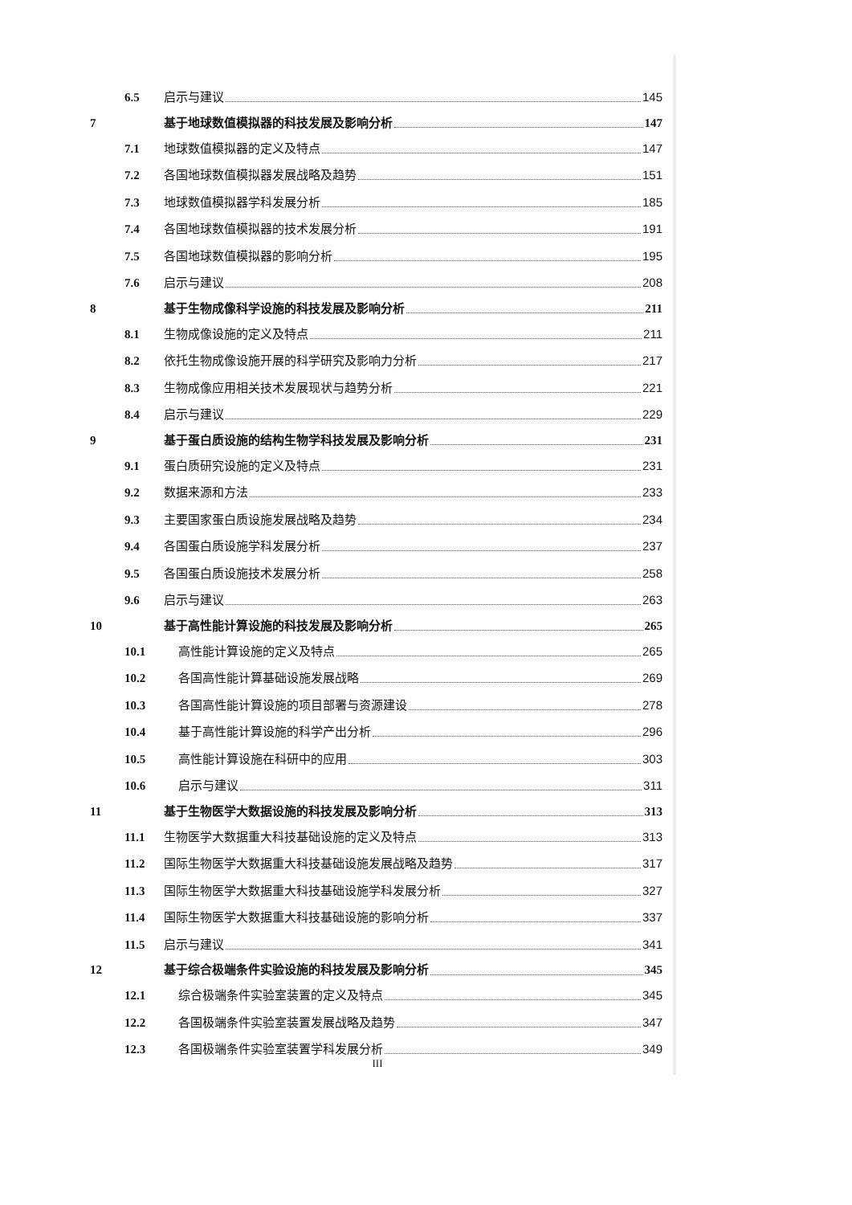6.5 启示与建议 145
7 基于地球数值模拟器的科技发展及影响分析 147
7.1 地球数值模拟器的定义及特点 147
7.2 各国地球数值模拟器发展战略及趋势 151
7.3 地球数值模拟器学科发展分析 185
7.4 各国地球数值模拟器的技术发展分析 191
7.5 各国地球数值模拟器的影响分析 195
7.6 启示与建议 208
8 基于生物成像科学设施的科技发展及影响分析 211
8.1 生物成像设施的定义及特点 211
8.2 依托生物成像设施开展的科学研究及影响力分析 217
8.3 生物成像应用相关技术发展现状与趋势分析 221
8.4 启示与建议 229
9 基于蛋白质设施的结构生物学科技发展及影响分析 231
9.1 蛋白质研究设施的定义及特点 231
9.2 数据来源和方法 233
9.3 主要国家蛋白质设施发展战略及趋势 234
9.4 各国蛋白质设施学科发展分析 237
9.5 各国蛋白质设施技术发展分析 258
9.6 启示与建议 263
10 基于高性能计算设施的科技发展及影响分析 265
10.1 高性能计算设施的定义及特点 265
10.2 各国高性能计算基础设施发展战略 269
10.3 各国高性能计算设施的项目部署与资源建设 278
10.4 基于高性能计算设施的科学产出分析 296
10.5 高性能计算设施在科研中的应用 303
10.6 启示与建议 311
11 基于生物医学大数据设施的科技发展及影响分析 313
11.1 生物医学大数据重大科技基础设施的定义及特点 313
11.2 国际生物医学大数据重大科技基础设施发展战略及趋势 317
11.3 国际生物医学大数据重大科技基础设施学科发展分析 327
11.4 国际生物医学大数据重大科技基础设施的影响分析 337
11.5 启示与建议 341
12 基于综合极端条件实验设施的科技发展及影响分析 345
12.1 综合极端条件实验室装置的定义及特点 345
12.2 各国极端条件实验室装置发展战略及趋势 347
12.3 各国极端条件实验室装置学科发展分析 349
III